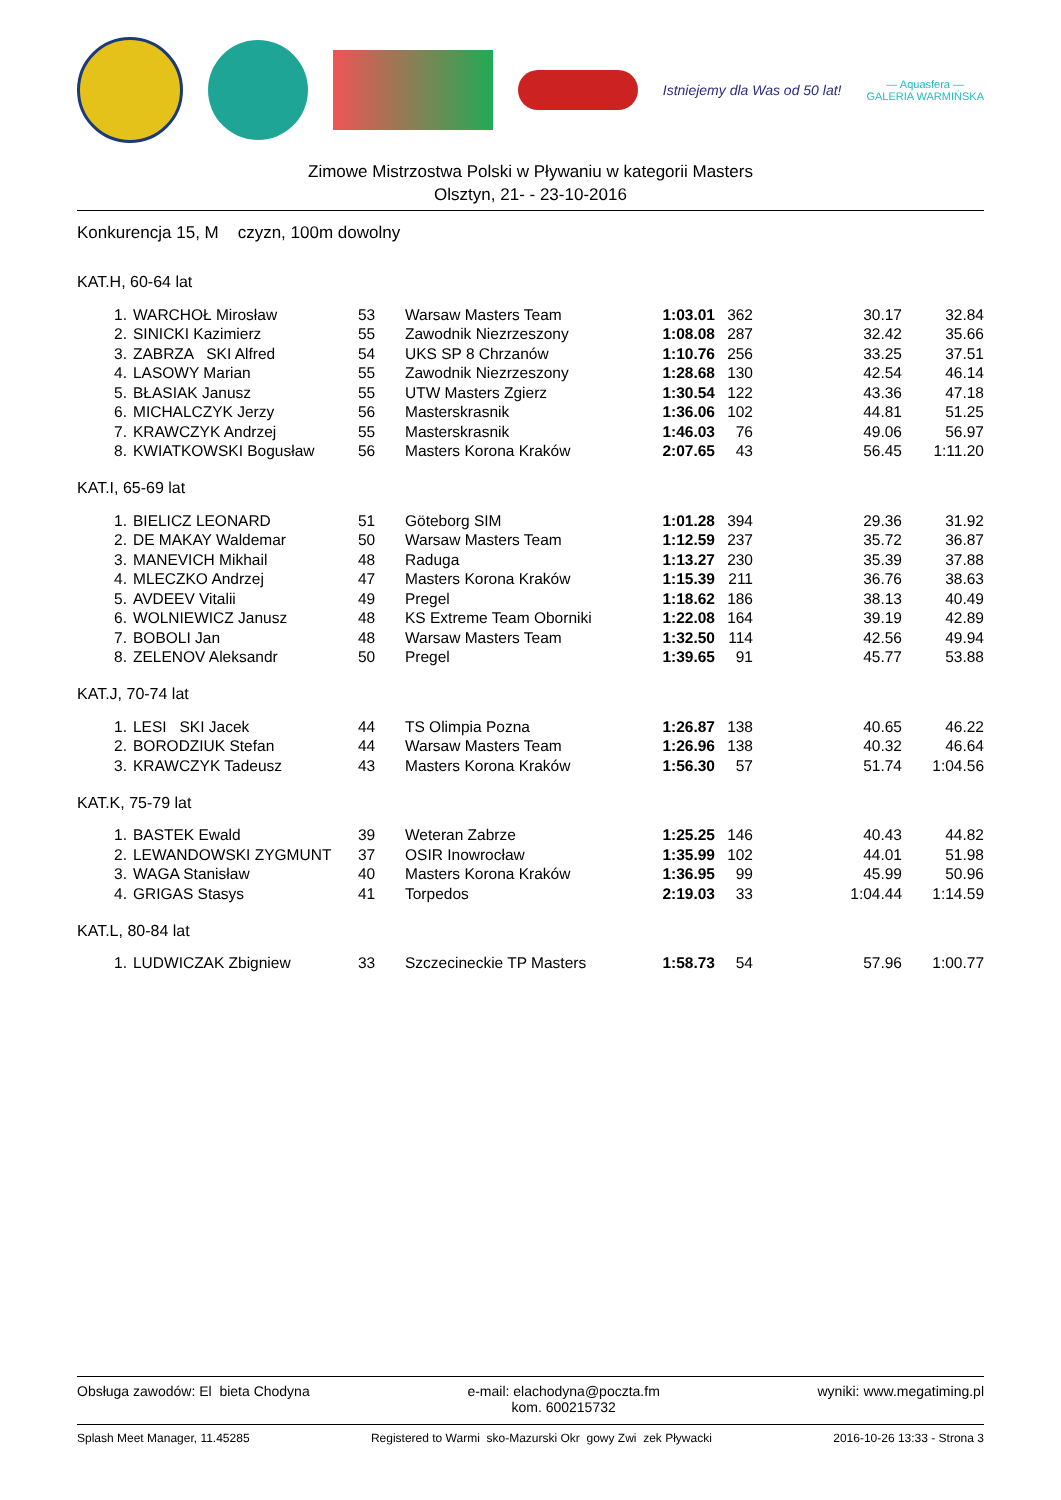Istniejemy dla Was od 50 lat!
— Aquasfera —
GALERIA WARMIŃSKA
Zimowe Mistrzostwa Polski w Pływaniu w kategorii Masters
Olsztyn, 21- - 23-10-2016
Konkurencja 15, M czyzn, 100m dowolny
KAT.H, 60-64 lat
| 1. | WARCHOŁ Mirosław | 53 | Warsaw Masters Team | 1:03.01 | 362 | 30.17 | 32.84 |
| 2. | SINICKI Kazimierz | 55 | Zawodnik Niezrzeszony | 1:08.08 | 287 | 32.42 | 35.66 |
| 3. | ZABRZA SKI Alfred | 54 | UKS SP 8 Chrzanów | 1:10.76 | 256 | 33.25 | 37.51 |
| 4. | LASOWY Marian | 55 | Zawodnik Niezrzeszony | 1:28.68 | 130 | 42.54 | 46.14 |
| 5. | BŁASIAK Janusz | 55 | UTW Masters Zgierz | 1:30.54 | 122 | 43.36 | 47.18 |
| 6. | MICHALCZYK Jerzy | 56 | Masterskrasnik | 1:36.06 | 102 | 44.81 | 51.25 |
| 7. | KRAWCZYK Andrzej | 55 | Masterskrasnik | 1:46.03 | 76 | 49.06 | 56.97 |
| 8. | KWIATKOWSKI Bogusław | 56 | Masters Korona Kraków | 2:07.65 | 43 | 56.45 | 1:11.20 |
KAT.I, 65-69 lat
| 1. | BIELICZ LEONARD | 51 | Göteborg SIM | 1:01.28 | 394 | 29.36 | 31.92 |
| 2. | DE MAKAY Waldemar | 50 | Warsaw Masters Team | 1:12.59 | 237 | 35.72 | 36.87 |
| 3. | MANEVICH Mikhail | 48 | Raduga | 1:13.27 | 230 | 35.39 | 37.88 |
| 4. | MLECZKO Andrzej | 47 | Masters Korona Kraków | 1:15.39 | 211 | 36.76 | 38.63 |
| 5. | AVDEEV Vitalii | 49 | Pregel | 1:18.62 | 186 | 38.13 | 40.49 |
| 6. | WOLNIEWICZ Janusz | 48 | KS Extreme Team Oborniki | 1:22.08 | 164 | 39.19 | 42.89 |
| 7. | BOBOLI Jan | 48 | Warsaw Masters Team | 1:32.50 | 114 | 42.56 | 49.94 |
| 8. | ZELENOV Aleksandr | 50 | Pregel | 1:39.65 | 91 | 45.77 | 53.88 |
KAT.J, 70-74 lat
| 1. | LESI SKI Jacek | 44 | TS Olimpia Pozna | 1:26.87 | 138 | 40.65 | 46.22 |
| 2. | BORODZIUK Stefan | 44 | Warsaw Masters Team | 1:26.96 | 138 | 40.32 | 46.64 |
| 3. | KRAWCZYK Tadeusz | 43 | Masters Korona Kraków | 1:56.30 | 57 | 51.74 | 1:04.56 |
KAT.K, 75-79 lat
| 1. | BASTEK Ewald | 39 | Weteran Zabrze | 1:25.25 | 146 | 40.43 | 44.82 |
| 2. | LEWANDOWSKI ZYGMUNT | 37 | OSIR Inowrocław | 1:35.99 | 102 | 44.01 | 51.98 |
| 3. | WAGA Stanisław | 40 | Masters Korona Kraków | 1:36.95 | 99 | 45.99 | 50.96 |
| 4. | GRIGAS Stasys | 41 | Torpedos | 2:19.03 | 33 | 1:04.44 | 1:14.59 |
KAT.L, 80-84 lat
| 1. | LUDWICZAK Zbigniew | 33 | Szczecineckie TP Masters | 1:58.73 | 54 | 57.96 | 1:00.77 |
Obsługa zawodów: El bieta Chodyna e-mail: elachodyna@poczta.fm
kom. 600215732 wyniki: www.megatiming.pl
Splash Meet Manager, 11.45285 Registered to Warmi sko-Mazurski Okr gowy Zwi zek Pływacki 2016-10-26 13:33 - Strona 3